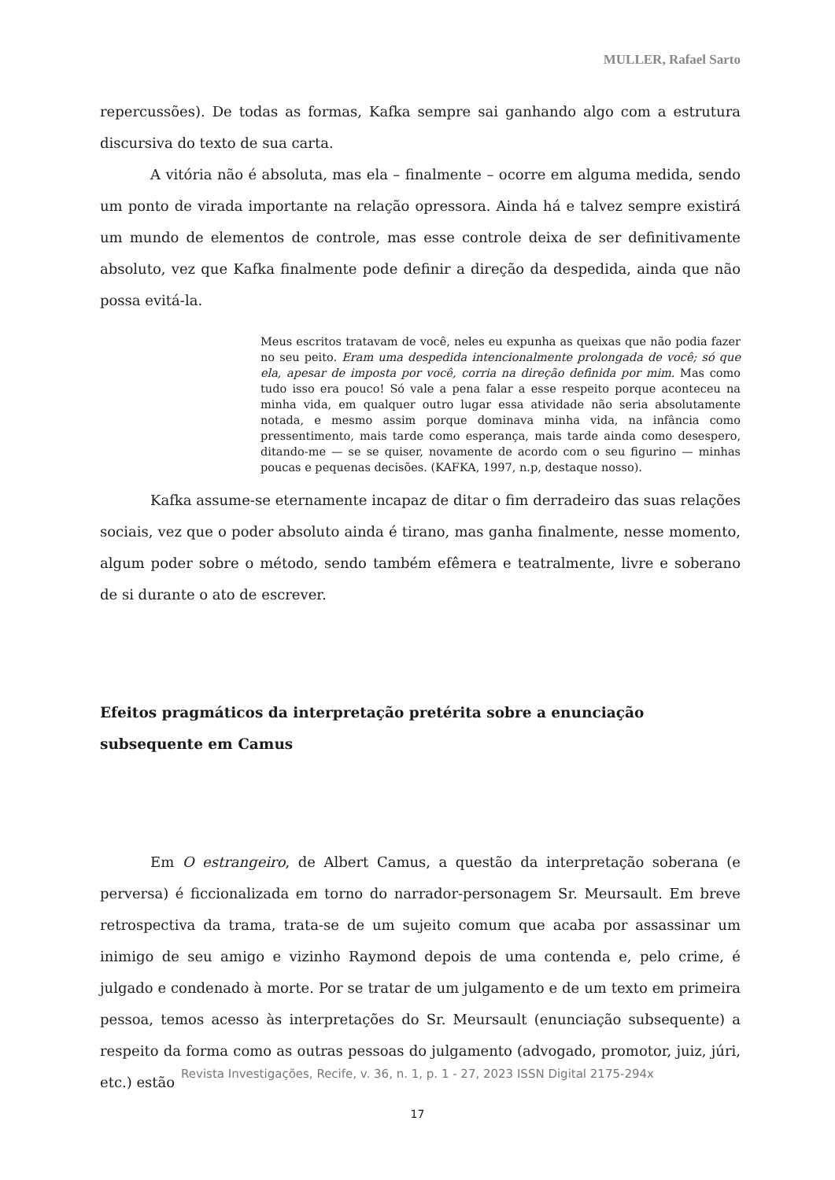MULLER, Rafael Sarto
repercussões). De todas as formas, Kafka sempre sai ganhando algo com a estrutura discursiva do texto de sua carta.
A vitória não é absoluta, mas ela – finalmente – ocorre em alguma medida, sendo um ponto de virada importante na relação opressora. Ainda há e talvez sempre existirá um mundo de elementos de controle, mas esse controle deixa de ser definitivamente absoluto, vez que Kafka finalmente pode definir a direção da despedida, ainda que não possa evitá-la.
Meus escritos tratavam de você, neles eu expunha as queixas que não podia fazer no seu peito. Eram uma despedida intencionalmente prolongada de você; só que ela, apesar de imposta por você, corria na direção definida por mim. Mas como tudo isso era pouco! Só vale a pena falar a esse respeito porque aconteceu na minha vida, em qualquer outro lugar essa atividade não seria absolutamente notada, e mesmo assim porque dominava minha vida, na infância como pressentimento, mais tarde como esperança, mais tarde ainda como desespero, ditando-me — se se quiser, novamente de acordo com o seu figurino — minhas poucas e pequenas decisões. (KAFKA, 1997, n.p, destaque nosso).
Kafka assume-se eternamente incapaz de ditar o fim derradeiro das suas relações sociais, vez que o poder absoluto ainda é tirano, mas ganha finalmente, nesse momento, algum poder sobre o método, sendo também efêmera e teatralmente, livre e soberano de si durante o ato de escrever.
Efeitos pragmáticos da interpretação pretérita sobre a enunciação subsequente em Camus
Em O estrangeiro, de Albert Camus, a questão da interpretação soberana (e perversa) é ficcionalizada em torno do narrador-personagem Sr. Meursault. Em breve retrospectiva da trama, trata-se de um sujeito comum que acaba por assassinar um inimigo de seu amigo e vizinho Raymond depois de uma contenda e, pelo crime, é julgado e condenado à morte. Por se tratar de um julgamento e de um texto em primeira pessoa, temos acesso às interpretações do Sr. Meursault (enunciação subsequente) a respeito da forma como as outras pessoas do julgamento (advogado, promotor, juiz, júri, etc.) estão
Revista Investigações, Recife, v. 36, n. 1, p. 1 - 27, 2023 ISSN Digital 2175-294x
17